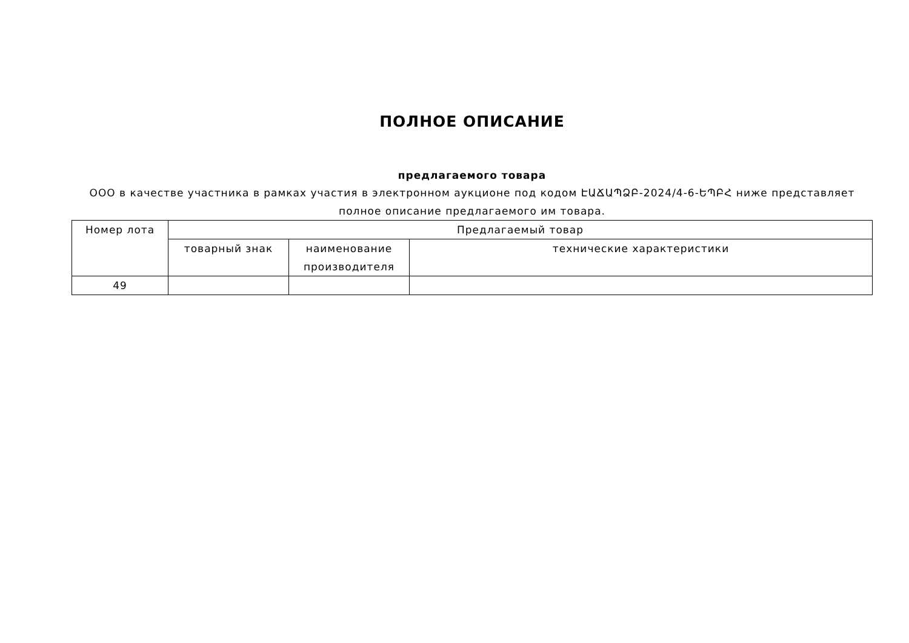ПОЛНОЕ ОПИСАНИЕ
предлагаемого товара
ООО в качестве участника в рамках участия в электронном аукционе под кодом ԷԱՃԱՊՁԲ-2024/4-6-ԵՊԲՀ ниже представляет полное описание предлагаемого им товара.
| Номер лота | Предлагаемый товар | | |
| --- | --- | --- | --- |
| | товарный знак | наименование производителя | технические характеристики |
| 49 | | | |